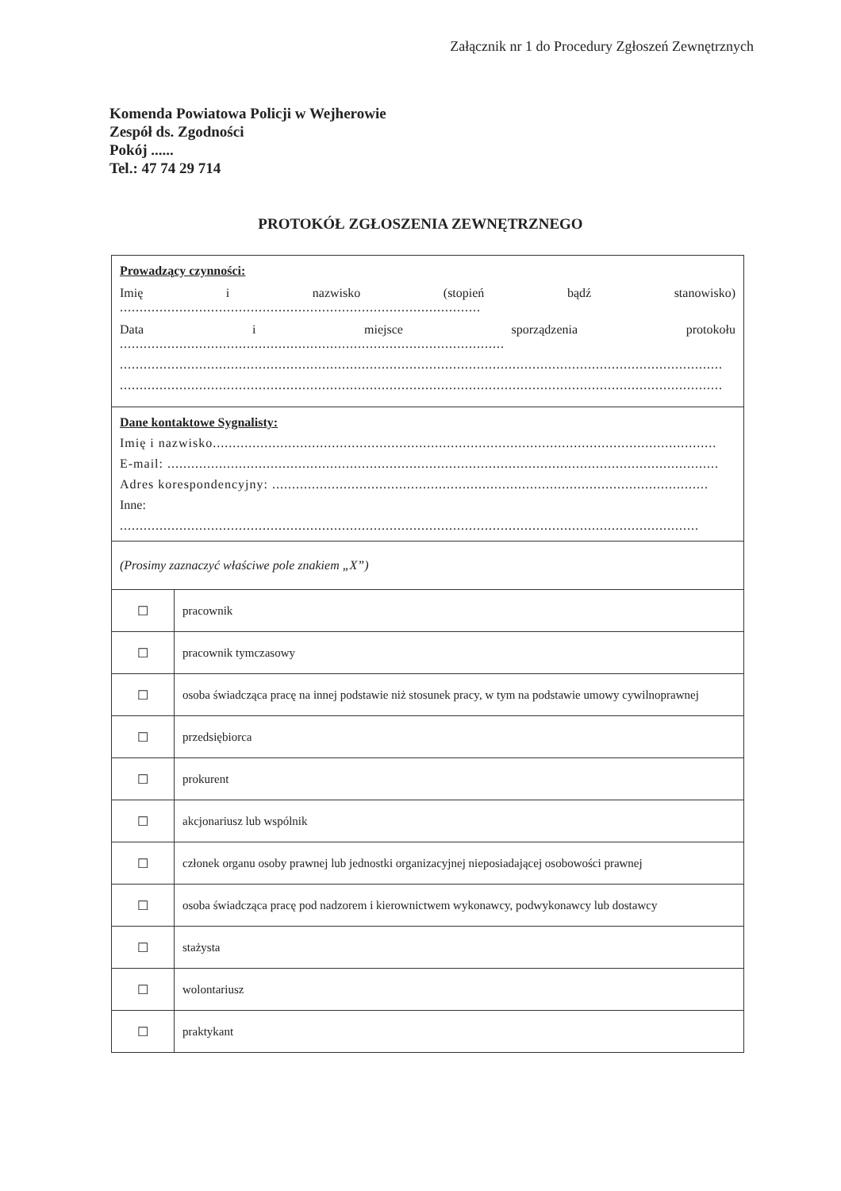Załącznik nr 1 do Procedury Zgłoszeń Zewnętrznych
Komenda Powiatowa Policji w Wejherowie
Zespół ds. Zgodności
Pokój ......
Tel.: 47 74 29 714
PROTOKÓŁ ZGŁOSZENIA ZEWNĘTRZNEGO
| Prowadzący czynności: Imię i nazwisko (stopień bądź stanowisko) ........................................................................................... Data i miejsce sporządzenia protokołu ................................................................................................. ........................................................................................................................................................ ........................................................................................................................................................ | |
| Dane kontaktowe Sygnalisty: Imię i nazwisko............................................................................................................................... E-mail: ........................................................................................................................................... Adres korespondencyjny: .............................................................................................................. Inne: .................................................................................................................................................. | |
| (Prosimy zaznaczyć właściwe pole znakiem „X”) | |
| ☐ | pracownik |
| ☐ | pracownik tymczasowy |
| ☐ | osoba świadcząca pracę na innej podstawie niż stosunek pracy, w tym na podstawie umowy cywilnoprawnej |
| ☐ | przedsiębiorca |
| ☐ | prokurent |
| ☐ | akcjonariusz lub wspólnik |
| ☐ | członek organu osoby prawnej lub jednostki organizacyjnej nieposiadającej osobowości prawnej |
| ☐ | osoba świadcząca pracę pod nadzorem i kierownictwem wykonawcy, podwykonawcy lub dostawcy |
| ☐ | stażysta |
| ☐ | wolontariusz |
| ☐ | praktykant |